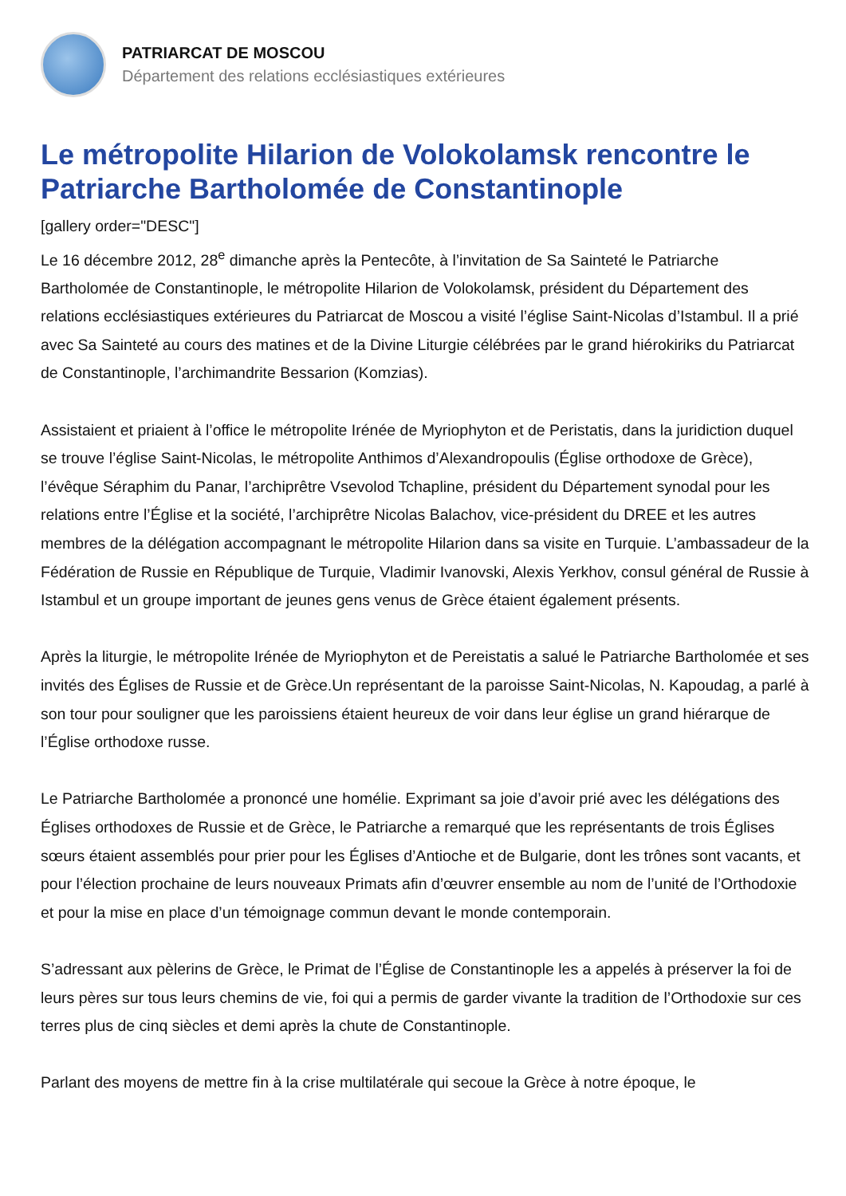PATRIARCAT DE MOSCOU
Département des relations ecclésiastiques extérieures
Le métropolite Hilarion de Volokolamsk rencontre le Patriarche Bartholomée de Constantinople
[gallery order="DESC"]
Le 16 décembre 2012, 28<sup>e</sup> dimanche après la Pentecôte, à l’invitation de Sa Sainteté le Patriarche Bartholomée de Constantinople, le métropolite Hilarion de Volokolamsk, président du Département des relations ecclésiastiques extérieures du Patriarcat de Moscou a visité l’église Saint-Nicolas d’Istambul. Il a prié avec Sa Sainteté au cours des matines et de la Divine Liturgie célébrées par le grand hiérokiriks du Patriarcat de Constantinople, l’archimandrite Bessarion (Komzias).
Assistaient et priaient à l’office le métropolite Irénée de Myriophyton et de Peristatis, dans la juridiction duquel se trouve l’église Saint-Nicolas, le métropolite Anthimos d’Alexandropoulis (Église orthodoxe de Grèce), l’évêque Séraphim du Panar, l’archiprêtre Vsevolod Tchapline, président du Département synodal pour les relations entre l’Église et la société, l’archiprêtre Nicolas Balachov, vice-président du DREE et les autres membres de la délégation accompagnant le métropolite Hilarion dans sa visite en Turquie. L’ambassadeur de la Fédération de Russie en République de Turquie, Vladimir Ivanovski, Alexis Yerkhov, consul général de Russie à Istambul et un groupe important de jeunes gens venus de Grèce étaient également présents.
Après la liturgie, le métropolite Irénée de Myriophyton et de Pereistatis a salué le Patriarche Bartholomée et ses invités des Églises de Russie et de Grèce.Un représentant de la paroisse Saint-Nicolas, N. Kapoudag, a parlé à son tour pour souligner que les paroissiens étaient heureux de voir dans leur église un grand hiérarque de l’Église orthodoxe russe.
Le Patriarche Bartholomée a prononcé une homélie. Exprimant sa joie d’avoir prié avec les délégations des Églises orthodoxes de Russie et de Grèce, le Patriarche a remarqué que les représentants de trois Églises sœurs étaient assemblés pour prier pour les Églises d’Antioche et de Bulgarie, dont les trônes sont vacants, et pour l’élection prochaine de leurs nouveaux Primats afin d’œuvrer ensemble au nom de l’unité de l’Orthodoxie et pour la mise en place d’un témoignage commun devant le monde contemporain.
S’adressant aux pèlerins de Grèce, le Primat de l’Église de Constantinople les a appelés à préserver la foi de leurs pères sur tous leurs chemins de vie, foi qui a permis de garder vivante la tradition de l’Orthodoxie sur ces terres plus de cinq siècles et demi après la chute de Constantinople.
Parlant des moyens de mettre fin à la crise multilatérale qui secoue la Grèce à notre époque, le